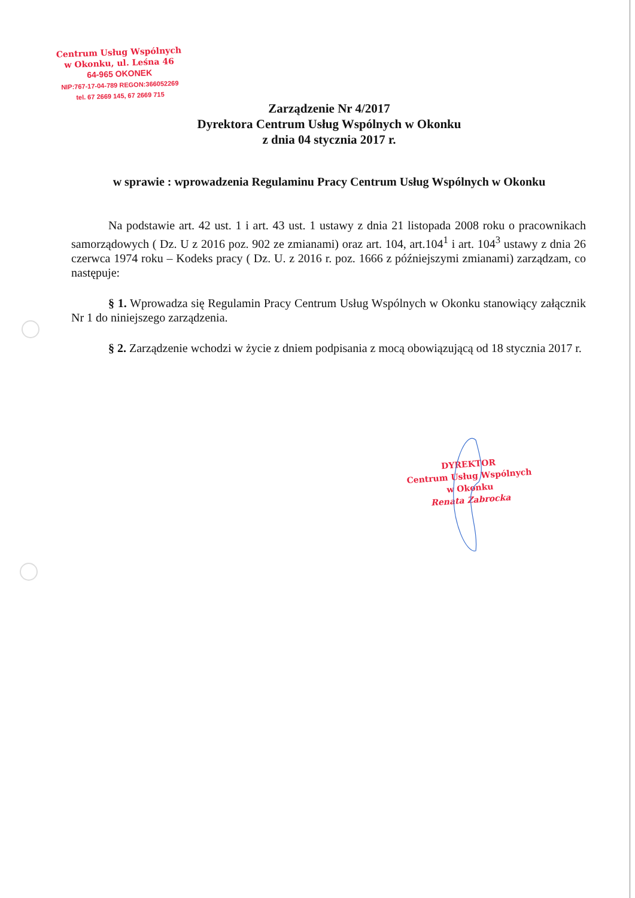Centrum Usług Wspólnych
w Okonku, ul. Leśna 46
64-965 OKONEK
NIP:767-17-04-789 REGON:366052269
tel. 67 2669 145, 67 2669 715
Zarządzenie Nr 4/2017
Dyrektora Centrum Usług Wspólnych w Okonku
z dnia 04 stycznia 2017 r.
w sprawie : wprowadzenia Regulaminu Pracy Centrum Usług Wspólnych w Okonku
Na podstawie art. 42 ust. 1 i art. 43 ust. 1 ustawy z dnia 21 listopada 2008 roku o pracownikach samorządowych ( Dz. U z 2016 poz. 902 ze zmianami) oraz art. 104, art.104<sup>1</sup> i art. 104<sup>3</sup> ustawy z dnia 26 czerwca 1974 roku – Kodeks pracy ( Dz. U. z 2016 r. poz. 1666 z późniejszymi zmianami) zarządzam, co następuje:
§ 1. Wprowadza się Regulamin Pracy Centrum Usług Wspólnych w Okonku stanowiący załącznik Nr 1 do niniejszego zarządzenia.
§ 2. Zarządzenie wchodzi w życie z dniem podpisania z mocą obowiązującą od 18 stycznia 2017 r.
DYREKTOR
Centrum Usług Wspólnych
w Okonku
Renata Zabrocka